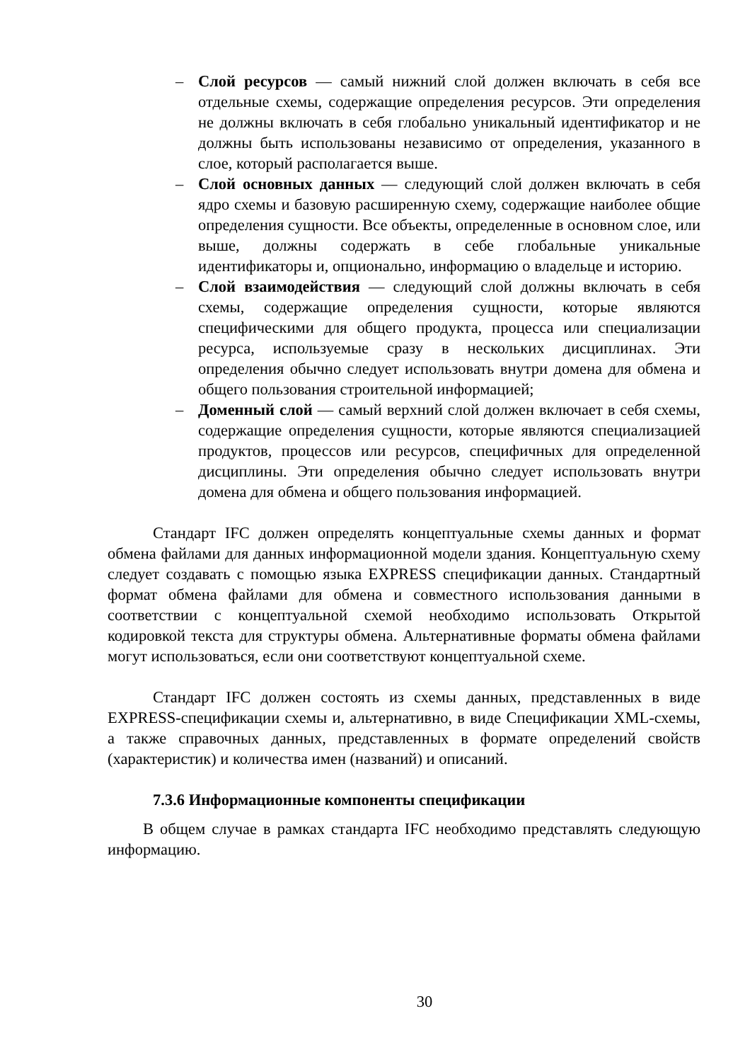– Слой ресурсов — самый нижний слой должен включать в себя все отдельные схемы, содержащие определения ресурсов. Эти определения не должны включать в себя глобально уникальный идентификатор и не должны быть использованы независимо от определения, указанного в слое, который располагается выше.
– Слой основных данных — следующий слой должен включать в себя ядро схемы и базовую расширенную схему, содержащие наиболее общие определения сущности. Все объекты, определенные в основном слое, или выше, должны содержать в себе глобальные уникальные идентификаторы и, опционально, информацию о владельце и историю.
– Слой взаимодействия — следующий слой должны включать в себя схемы, содержащие определения сущности, которые являются специфическими для общего продукта, процесса или специализации ресурса, используемые сразу в нескольких дисциплинах. Эти определения обычно следует использовать внутри домена для обмена и общего пользования строительной информацией;
– Доменный слой — самый верхний слой должен включает в себя схемы, содержащие определения сущности, которые являются специализацией продуктов, процессов или ресурсов, специфичных для определенной дисциплины. Эти определения обычно следует использовать внутри домена для обмена и общего пользования информацией.
Стандарт IFC должен определять концептуальные схемы данных и формат обмена файлами для данных информационной модели здания. Концептуальную схему следует создавать с помощью языка EXPRESS спецификации данных. Стандартный формат обмена файлами для обмена и совместного использования данными в соответствии с концептуальной схемой необходимо использовать Открытой кодировкой текста для структуры обмена. Альтернативные форматы обмена файлами могут использоваться, если они соответствуют концептуальной схеме.
Стандарт IFC должен состоять из схемы данных, представленных в виде EXPRESS-спецификации схемы и, альтернативно, в виде Спецификации XML-схемы, а также справочных данных, представленных в формате определений свойств (характеристик) и количества имен (названий) и описаний.
7.3.6 Информационные компоненты спецификации
В общем случае в рамках стандарта IFC необходимо представлять следующую информацию.
30